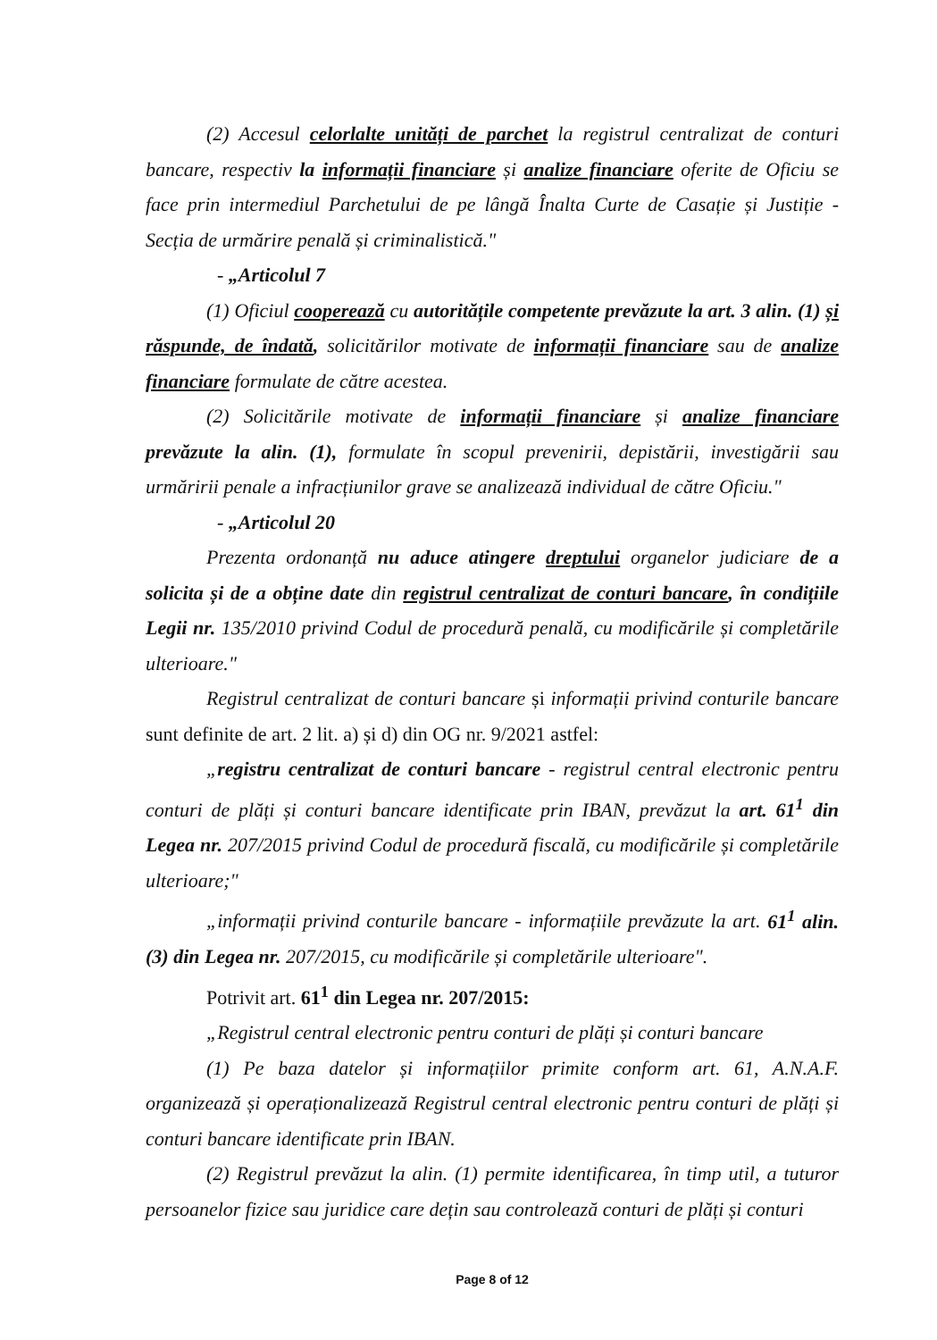(2) Accesul celorlalte unități de parchet la registrul centralizat de conturi bancare, respectiv la informații financiare și analize financiare oferite de Oficiu se face prin intermediul Parchetului de pe lângă Înalta Curte de Casație și Justiție - Secția de urmărire penală și criminalistică."
- „Articolul 7
(1) Oficiul cooperează cu autoritățile competente prevăzute la art. 3 alin. (1) și răspunde, de îndată, solicitărilor motivate de informații financiare sau de analize financiare formulate de către acestea.
(2) Solicitările motivate de informații financiare și analize financiare prevăzute la alin. (1), formulate în scopul prevenirii, depistării, investigării sau urmăririi penale a infracțiunilor grave se analizează individual de către Oficiu."
- „Articolul 20
Prezenta ordonanță nu aduce atingere dreptului organelor judiciare de a solicita și de a obține date din registrul centralizat de conturi bancare, în condițiile Legii nr. 135/2010 privind Codul de procedură penală, cu modificările și completările ulterioare."
Registrul centralizat de conturi bancare și informații privind conturile bancare sunt definite de art. 2 lit. a) și d) din OG nr. 9/2021 astfel:
„registru centralizat de conturi bancare - registrul central electronic pentru conturi de plăți și conturi bancare identificate prin IBAN, prevăzut la art. 61<sup>1</sup> din Legea nr. 207/2015 privind Codul de procedură fiscală, cu modificările și completările ulterioare;"
„informații privind conturile bancare - informațiile prevăzute la art. 61<sup>1</sup> alin. (3) din Legea nr. 207/2015, cu modificările și completările ulterioare".
Potrivit art. 61<sup>1</sup> din Legea nr. 207/2015:
„Registrul central electronic pentru conturi de plăți și conturi bancare
(1) Pe baza datelor și informațiilor primite conform art. 61, A.N.A.F. organizează și operaționalizează Registrul central electronic pentru conturi de plăți și conturi bancare identificate prin IBAN.
(2) Registrul prevăzut la alin. (1) permite identificarea, în timp util, a tuturor persoanelor fizice sau juridice care dețin sau controlează conturi de plăți și conturi
Page 8 of 12